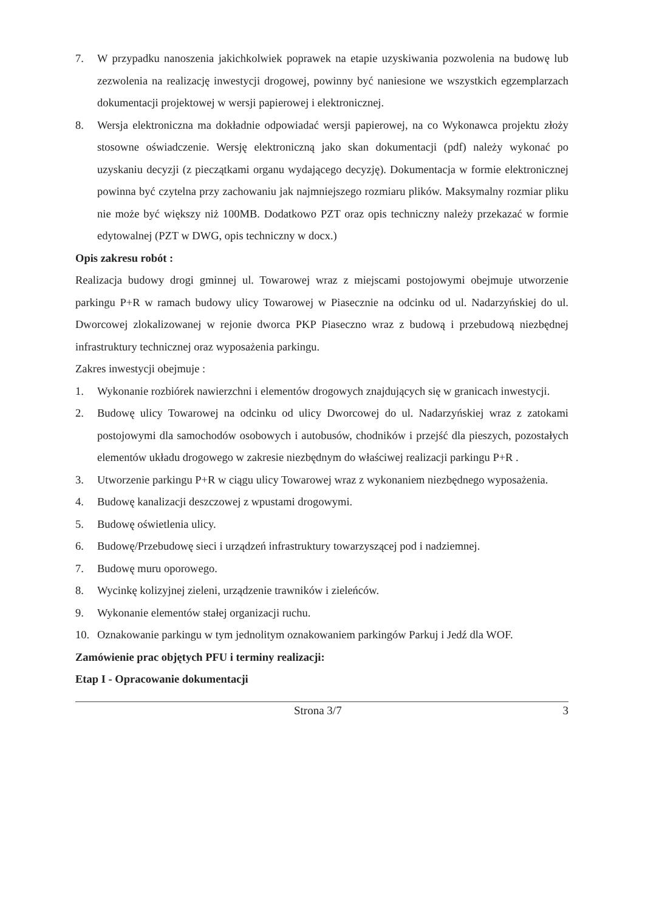7. W przypadku nanoszenia jakichkolwiek poprawek na etapie uzyskiwania pozwolenia na budowę lub zezwolenia na realizację inwestycji drogowej, powinny być naniesione we wszystkich egzemplarzach dokumentacji projektowej w wersji papierowej i elektronicznej.
8. Wersja elektroniczna ma dokładnie odpowiadać wersji papierowej, na co Wykonawca projektu złoży stosowne oświadczenie. Wersję elektroniczną jako skan dokumentacji (pdf) należy wykonać po uzyskaniu decyzji (z pieczątkami organu wydającego decyzję). Dokumentacja w formie elektronicznej powinna być czytelna przy zachowaniu jak najmniejszego rozmiaru plików. Maksymalny rozmiar pliku nie może być większy niż 100MB. Dodatkowo PZT oraz opis techniczny należy przekazać w formie edytowalnej (PZT w DWG, opis techniczny w docx.)
Opis zakresu robót :
Realizacja budowy drogi gminnej ul. Towarowej wraz z miejscami postojowymi obejmuje utworzenie parkingu P+R w ramach budowy ulicy Towarowej w Piasecznie na odcinku od ul. Nadarzyńskiej do ul. Dworcowej zlokalizowanej w rejonie dworca PKP Piaseczno wraz z budową i przebudową niezbędnej infrastruktury technicznej oraz wyposażenia parkingu.
Zakres inwestycji obejmuje :
1. Wykonanie rozbiórek nawierzchni i elementów drogowych znajdujących się w granicach inwestycji.
2. Budowę ulicy Towarowej na odcinku od ulicy Dworcowej do ul. Nadarzyńskiej wraz z zatokami postojowymi dla samochodów osobowych i autobusów, chodników i przejść dla pieszych, pozostałych elementów układu drogowego w zakresie niezbędnym do właściwej realizacji parkingu P+R .
3. Utworzenie parkingu P+R w ciągu ulicy Towarowej wraz z wykonaniem niezbędnego wyposażenia.
4. Budowę kanalizacji deszczowej z wpustami drogowymi.
5. Budowę oświetlenia ulicy.
6. Budowę/Przebudowę sieci i urządzeń infrastruktury towarzyszącej pod i nadziemnej.
7. Budowę muru oporowego.
8. Wycinkę kolizyjnej zieleni, urządzenie trawników i zieleńców.
9. Wykonanie elementów stałej organizacji ruchu.
10. Oznakowanie parkingu w tym jednolitym oznakowaniem parkingów Parkuj i Jedź dla WOF.
Zamówienie prac objętych PFU i terminy realizacji:
Etap I - Opracowanie dokumentacji
Strona 3/7 3